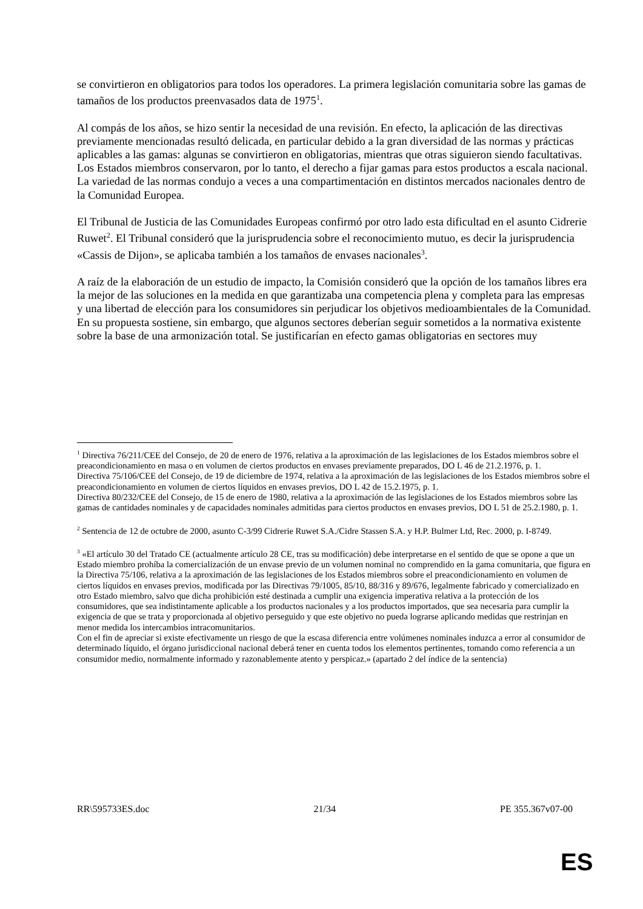se convirtieron en obligatorios para todos los operadores. La primera legislación comunitaria sobre las gamas de tamaños de los productos preenvasados data de 1975<sup>1</sup>.
Al compás de los años, se hizo sentir la necesidad de una revisión. En efecto, la aplicación de las directivas previamente mencionadas resultó delicada, en particular debido a la gran diversidad de las normas y prácticas aplicables a las gamas: algunas se convirtieron en obligatorias, mientras que otras siguieron siendo facultativas. Los Estados miembros conservaron, por lo tanto, el derecho a fijar gamas para estos productos a escala nacional. La variedad de las normas condujo a veces a una compartimentación en distintos mercados nacionales dentro de la Comunidad Europea.
El Tribunal de Justicia de las Comunidades Europeas confirmó por otro lado esta dificultad en el asunto Cidrerie Ruwet<sup>2</sup>. El Tribunal consideró que la jurisprudencia sobre el reconocimiento mutuo, es decir la jurisprudencia «Cassis de Dijon», se aplicaba también a los tamaños de envases nacionales<sup>3</sup>.
A raíz de la elaboración de un estudio de impacto, la Comisión consideró que la opción de los tamaños libres era la mejor de las soluciones en la medida en que garantizaba una competencia plena y completa para las empresas y una libertad de elección para los consumidores sin perjudicar los objetivos medioambientales de la Comunidad. En su propuesta sostiene, sin embargo, que algunos sectores deberían seguir sometidos a la normativa existente sobre la base de una armonización total. Se justificarían en efecto gamas obligatorias en sectores muy
<sup>1</sup> Directiva 76/211/CEE del Consejo, de 20 de enero de 1976, relativa a la aproximación de las legislaciones de los Estados miembros sobre el preacondicionamiento en masa o en volumen de ciertos productos en envases previamente preparados, DO L 46 de 21.2.1976, p. 1.
Directiva 75/106/CEE del Consejo, de 19 de diciembre de 1974, relativa a la aproximación de las legislaciones de los Estados miembros sobre el preacondicionamiento en volumen de ciertos líquidos en envases previos, DO L 42 de 15.2.1975, p. 1.
Directiva 80/232/CEE del Consejo, de 15 de enero de 1980, relativa a la aproximación de las legislaciones de los Estados miembros sobre las gamas de cantidades nominales y de capacidades nominales admitidas para ciertos productos en envases previos, DO L 51 de 25.2.1980, p. 1.
<sup>2</sup> Sentencia de 12 de octubre de 2000, asunto C-3/99 Cidrerie Ruwet S.A./Cidre Stassen S.A. y H.P. Bulmer Ltd, Rec. 2000, p. I-8749.
<sup>3</sup> «El artículo 30 del Tratado CE (actualmente artículo 28 CE, tras su modificación) debe interpretarse en el sentido de que se opone a que un Estado miembro prohíba la comercialización de un envase previo de un volumen nominal no comprendido en la gama comunitaria, que figura en la Directiva 75/106, relativa a la aproximación de las legislaciones de los Estados miembros sobre el preacondicionamiento en volumen de ciertos líquidos en envases previos, modificada por las Directivas 79/1005, 85/10, 88/316 y 89/676, legalmente fabricado y comercializado en otro Estado miembro, salvo que dicha prohibición esté destinada a cumplir una exigencia imperativa relativa a la protección de los consumidores, que sea indistintamente aplicable a los productos nacionales y a los productos importados, que sea necesaria para cumplir la exigencia de que se trata y proporcionada al objetivo perseguido y que este objetivo no pueda lograrse aplicando medidas que restrinjan en menor medida los intercambios intracomunitarios.
Con el fin de apreciar si existe efectivamente un riesgo de que la escasa diferencia entre volúmenes nominales induzca a error al consumidor de determinado líquido, el órgano jurisdiccional nacional deberá tener en cuenta todos los elementos pertinentes, tomando como referencia a un consumidor medio, normalmente informado y razonablemente atento y perspicaz.» (apartado 2 del índice de la sentencia)
RR\595733ES.doc 21/34 PE 355.367v07-00
ES